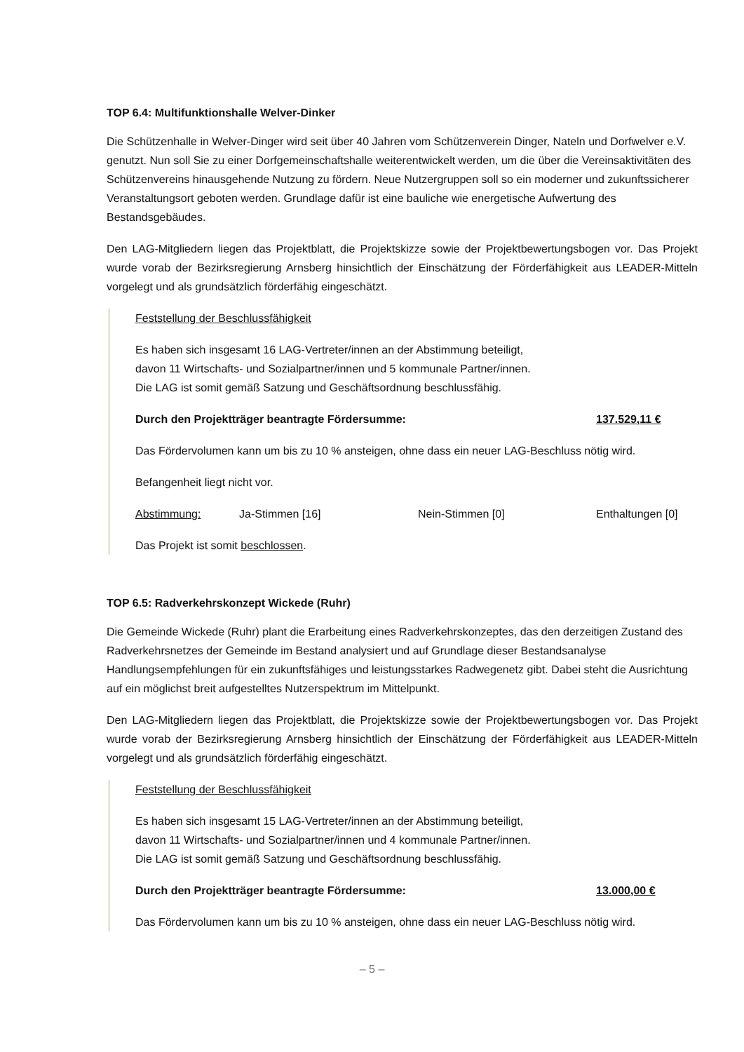TOP 6.4: Multifunktionshalle Welver-Dinker
Die Schützenhalle in Welver-Dinger wird seit über 40 Jahren vom Schützenverein Dinger, Nateln und Dorfwelver e.V. genutzt. Nun soll Sie zu einer Dorfgemeinschaftshalle weiterentwickelt werden, um die über die Vereinsaktivitäten des Schützenvereins hinausgehende Nutzung zu fördern. Neue Nutzergruppen soll so ein moderner und zukunftssicherer Veranstaltungsort geboten werden. Grundlage dafür ist eine bauliche wie energetische Aufwertung des Bestandsgebäudes.
Den LAG-Mitgliedern liegen das Projektblatt, die Projektskizze sowie der Projektbewertungsbogen vor. Das Projekt wurde vorab der Bezirksregierung Arnsberg hinsichtlich der Einschätzung der Förderfähigkeit aus LEADER-Mitteln vorgelegt und als grundsätzlich förderfähig eingeschätzt.
Feststellung der Beschlussfähigkeit
Es haben sich insgesamt 16 LAG-Vertreter/innen an der Abstimmung beteiligt,
davon 11 Wirtschafts- und Sozialpartner/innen und 5 kommunale Partner/innen.
Die LAG ist somit gemäß Satzung und Geschäftsordnung beschlussfähig.
Durch den Projektträger beantragte Fördersumme: 137.529,11 €
Das Fördervolumen kann um bis zu 10 % ansteigen, ohne dass ein neuer LAG-Beschluss nötig wird.
Befangenheit liegt nicht vor.
Abstimmung: Ja-Stimmen [16] Nein-Stimmen [0] Enthaltungen [0]
Das Projekt ist somit beschlossen.
TOP 6.5: Radverkehrskonzept Wickede (Ruhr)
Die Gemeinde Wickede (Ruhr) plant die Erarbeitung eines Radverkehrskonzeptes, das den derzeitigen Zustand des Radverkehrsnetzes der Gemeinde im Bestand analysiert und auf Grundlage dieser Bestandsanalyse Handlungsempfehlungen für ein zukunftsfähiges und leistungsstarkes Radwegenetz gibt. Dabei steht die Ausrichtung auf ein möglichst breit aufgestelltes Nutzerspektrum im Mittelpunkt.
Den LAG-Mitgliedern liegen das Projektblatt, die Projektskizze sowie der Projektbewertungsbogen vor. Das Projekt wurde vorab der Bezirksregierung Arnsberg hinsichtlich der Einschätzung der Förderfähigkeit aus LEADER-Mitteln vorgelegt und als grundsätzlich förderfähig eingeschätzt.
Feststellung der Beschlussfähigkeit
Es haben sich insgesamt 15 LAG-Vertreter/innen an der Abstimmung beteiligt,
davon 11 Wirtschafts- und Sozialpartner/innen und 4 kommunale Partner/innen.
Die LAG ist somit gemäß Satzung und Geschäftsordnung beschlussfähig.
Durch den Projektträger beantragte Fördersumme: 13.000,00 €
Das Fördervolumen kann um bis zu 10 % ansteigen, ohne dass ein neuer LAG-Beschluss nötig wird.
– 5 –